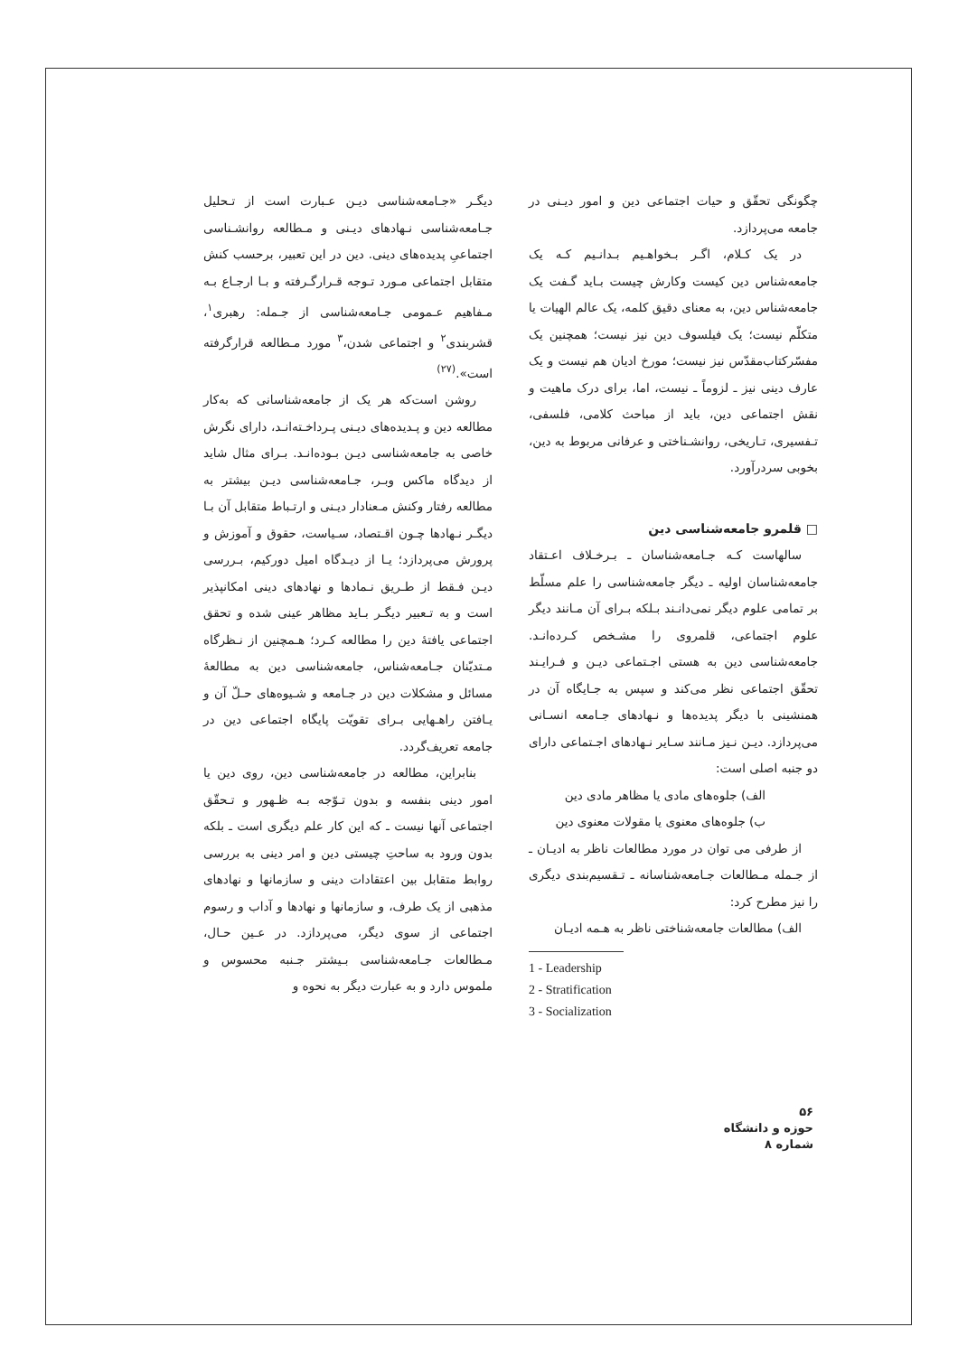دیگـر «جـامعه‌شناسی دیـن عـبارت است از تـحلیل جـامعه‌شناسی نـهادهای دیـنی و مـطالعه روانشـناسی اجتماعیِ پدیده‌های دینی. دین در این تعبیر، برحسب کنش متقابل اجتماعی مـورد تـوجه قـرارگـرفته و بـا ارجـاع بـه مـفاهیم عـمومی جـامعه‌شناسی از جـمله: رهبری<sup>۱</sup>، قشربندی<sup>۲</sup> و اجتماعی شدن،<sup>۳</sup> مورد مـطالعه قرارگرفته است».<sup>(۲۷)</sup>
روشن است‌که هر یک از جامعه‌شناسانی که به‌کار مطالعه دین و پـدیده‌های دیـنی پـرداخـته‌انـد، دارای نگرش خاصی به جامعه‌شناسی دیـن بـوده‌انـد. بـرای مثال شاید از دیدگاه ماکس وبـر، جـامعه‌شناسی دیـن بیشتر به مطالعه رفتار وکنش مـعنادار دیـنی و ارتـباط متقابل آن بـا دیگـر نـهادها چـون اقـتصاد، سـیاست، حقوق و آموزش و پرورش می‌پردازد؛ یـا از دیـدگاه امیل دورکیم، بـررسی دیـن فـقط از طـریق نـمادها و نهادهای دینی امکانپذیر است و به تـعبیر دیگـر بـاید مظاهر عینی شده و تحقق اجتماعی یافتهٔ دین را مطالعه کـرد؛ هـمچنین از نـظرگاه مـتدیّنان جـامعه‌شناس، جامعه‌شناسی دین به مطالعهٔ مسائل و مشکلات دین در جـامعه و شـیوه‌های حـلّ آن و یـافتن راهـهایی بـرای تقویّت پایگاه اجتماعی دین در جامعه تعریف‌گردد.
بنابراین، مطالعه در جامعه‌شناسی دین، روی دین یا امور دینی بنفسه و بدون تـوّجه بـه ظـهور و تـحقّق اجتماعی آنها نیست ـ که این کار علم دیگری است ـ بلکه بدون ورود به ساحتِ چیستی دین و امر دینی به بررسی روابط متقابل بین اعتقادات دینی و سازمانها و نهادهای مذهبی از یک طرف، و سازمانها و نهادها و آداب و رسوم اجتماعی از سوی دیگر، می‌پردازد. در عـین حـال، مـطالعات جـامعه‌شناسی بـیشتر جـنبه محسوس و ملموس دارد و به عبارت دیگر به نحوه و
چگونگی تحقّق و حیات اجتماعی دین و امور دیـنی در جامعه می‌پردازد.
در یک کـلام، اگـر بـخواهـیم بـدانـیم کـه یک جامعه‌شناس دین کیست وکارش چیست بـاید گـفت یک جامعه‌شناس دین، به معنای دقیق کلمه، یک عالم الهیات یا متکلّم نیست؛ یک فیلسوف دین نیز نیست؛ همچنین یک مفسّرکتاب‌مقدّس نیز نیست؛ مورخ ادیان هم نیست و یک عارف دینی نیز ـ لزوماً ـ نیست، اما، برای درک ماهیت و نقش اجتماعی دین، باید از مباحث کلامی، فلسفی، تـفسیری، تـاریخی، روانشـناختی و عرفانی مربوط به دین، بخوبی سردرآورد.
□ قلمرو جامعه‌شناسی دین
سالهاست کـه جـامعه‌شناسان ـ بـرخـلاف اعـتقاد جامعه‌شناسان اولیه ـ دیگر جامعه‌شناسی را علم مسلّط بر تمامی علوم دیگر نمی‌دانـند بـلکه بـرای آن مـانند دیگر علوم اجتماعی، قلمروی را مشـخص کـرده‌انـد. جامعه‌شناسی دین به هستی اجـتماعی دیـن و فـرایـند تحقّق اجتماعی نظر می‌کند و سپس به جـایگاه آن در همنشینی با دیگر پدیده‌ها و نـهادهای جـامعه انسـانی می‌پردازد. دیـن نـیز مـانند سـایر نـهادهای اجـتماعی دارای دو جنبه اصلی است:
الف) جلوه‌های مادی یا مظاهر مادی دین
ب) جلوه‌های معنوی یا مقولات معنوی دین
از طرفی می توان در مورد مطالعات ناظر به ادیـان ـ از جـمله مـطالعات جـامعه‌شناسانه ـ تـقسیم‌بندی دیگری را نیز مطرح کرد:
الف) مطالعات جامعه‌شناختی ناظر به هـمه ادیـان
1 - Leadership
2 - Stratification
3 - Socialization
۵۶
حوزه و دانشگاه
شماره ۸